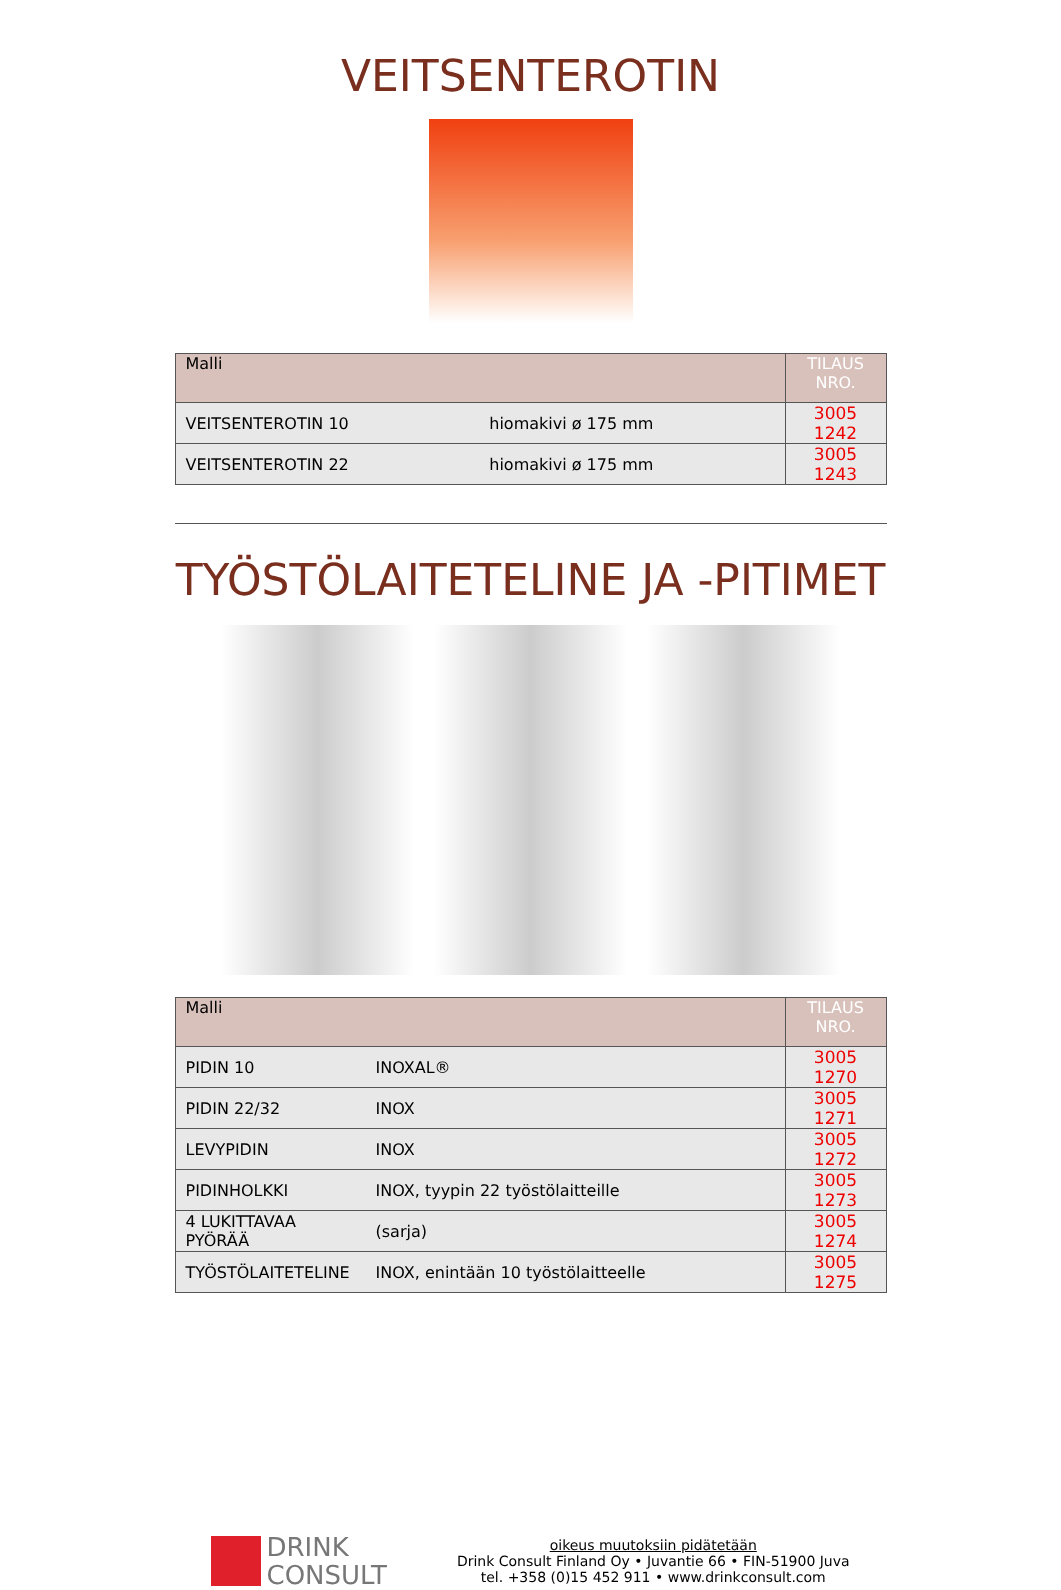VEITSENTEROTIN
| Malli | | TILAUS NRO. |
| --- | --- | --- |
| VEITSENTEROTIN 10 | hiomakivi ø 175 mm | 3005 1242 |
| VEITSENTEROTIN 22 | hiomakivi ø 175 mm | 3005 1243 |
TYÖSTÖLAITETELINE JA -PITIMET
| Malli | | TILAUS NRO. |
| --- | --- | --- |
| PIDIN 10 | INOXAL® | 3005 1270 |
| PIDIN 22/32 | INOX | 3005 1271 |
| LEVYPIDIN | INOX | 3005 1272 |
| PIDINHOLKKI | INOX, tyypin 22 työstölaitteille | 3005 1273 |
| 4 LUKITTAVAA PYÖRÄÄ | (sarja) | 3005 1274 |
| TYÖSTÖLAITETELINE | INOX, enintään 10 työstölaitteelle | 3005 1275 |
DRINK
CONSULT
oikeus muutoksiin pidätetään
Drink Consult Finland Oy • Juvantie 66 • FIN-51900 Juva
tel. +358 (0)15 452 911 • www.drinkconsult.com